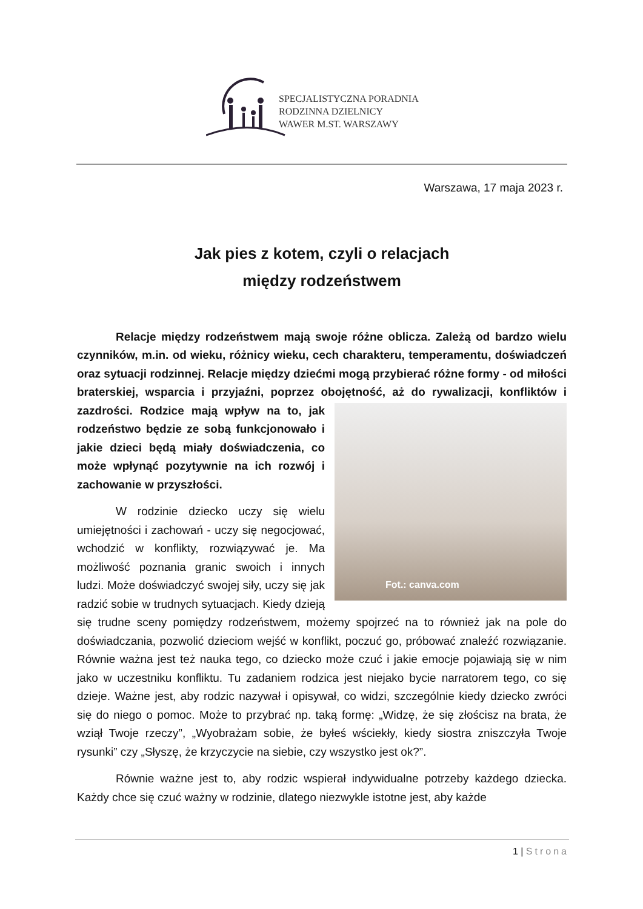SPECJALISTYCZNA PORADNIA
RODZINNA DZIELNICY
WAWER M.ST. WARSZAWY
Warszawa, 17 maja 2023 r.
Jak pies z kotem, czyli o relacjach
między rodzeństwem
Relacje między rodzeństwem mają swoje różne oblicza. Zależą od bardzo wielu czynników, m.in. od wieku, różnicy wieku, cech charakteru, temperamentu, doświadczeń oraz sytuacji rodzinnej. Relacje między dziećmi mogą przybierać różne formy - od miłości braterskiej, wsparcia i przyjaźni, poprzez obojętność, aż do
Fot.: canva.com
rywalizacji, konfliktów i zazdrości. Rodzice mają wpływ na to, jak rodzeństwo będzie ze sobą funkcjonowało i jakie dzieci będą miały doświadczenia, co może wpłynąć pozytywnie na ich rozwój i zachowanie w przyszłości.
W rodzinie dziecko uczy się wielu umiejętności i zachowań - uczy się negocjować, wchodzić w konflikty, rozwiązywać je. Ma możliwość poznania granic swoich i innych ludzi. Może doświadczyć swojej siły, uczy się jak radzić sobie w trudnych sytuacjach. Kiedy dzieją się trudne sceny pomiędzy rodzeństwem, możemy spojrzeć na to również jak na pole do doświadczania, pozwolić dzieciom wejść w konflikt, poczuć go, próbować znaleźć rozwiązanie. Równie ważna jest też nauka tego, co dziecko może czuć i jakie emocje pojawiają się w nim jako w uczestniku konfliktu. Tu zadaniem rodzica jest niejako bycie narratorem tego, co się dzieje. Ważne jest, aby rodzic nazywał i opisywał, co widzi, szczególnie kiedy dziecko zwróci się do niego o pomoc. Może to przybrać np. taką formę: „Widzę, że się złościsz na brata, że wziął Twoje rzeczy”, „Wyobrażam sobie, że byłeś wściekły, kiedy siostra zniszczyła Twoje rysunki” czy „Słyszę, że krzyczycie na siebie, czy wszystko jest ok?”.
Równie ważne jest to, aby rodzic wspierał indywidualne potrzeby każdego dziecka. Każdy chce się czuć ważny w rodzinie, dlatego niezwykle istotne jest, aby każde
1 | Strona